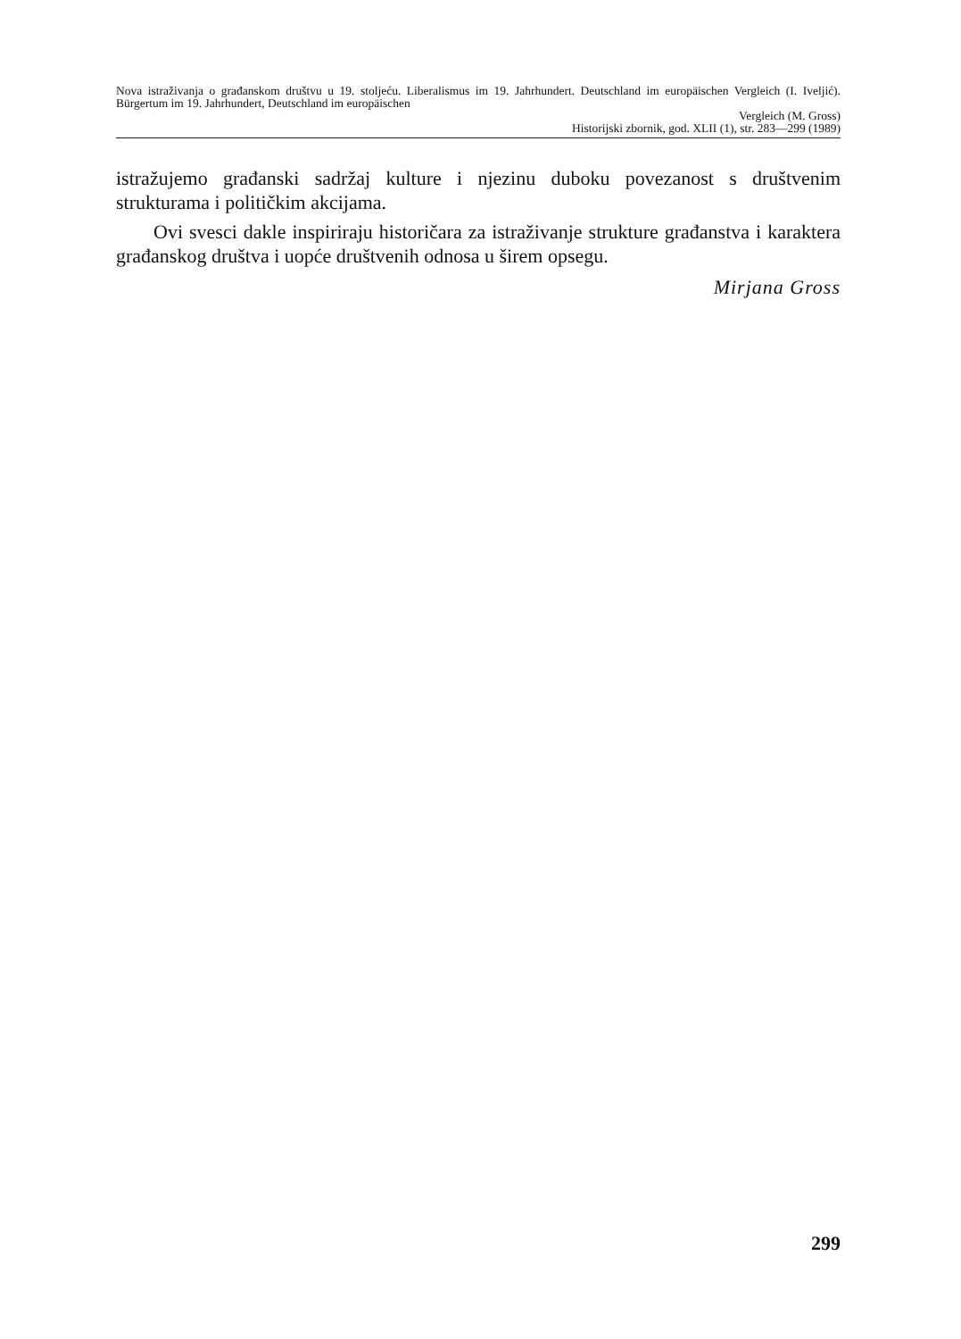Nova istraživanja o građanskom društvu u 19. stoljeću. Liberalismus im 19. Jahrhundert. Deutschland im europäischen Vergleich (I. Iveljić). Bürgertum im 19. Jahrhundert, Deutschland im europäischen
Vergleich (M. Gross)
Historijski zbornik, god. XLII (1), str. 283—299 (1989)
istražujemo građanski sadržaj kulture i njezinu duboku povezanost s društvenim strukturama i političkim akcijama.
Ovi svesci dakle inspiriraju historičara za istraživanje strukture građanstva i karaktera građanskog društva i uopće društvenih odnosa u širem opsegu.
Mirjana Gross
299